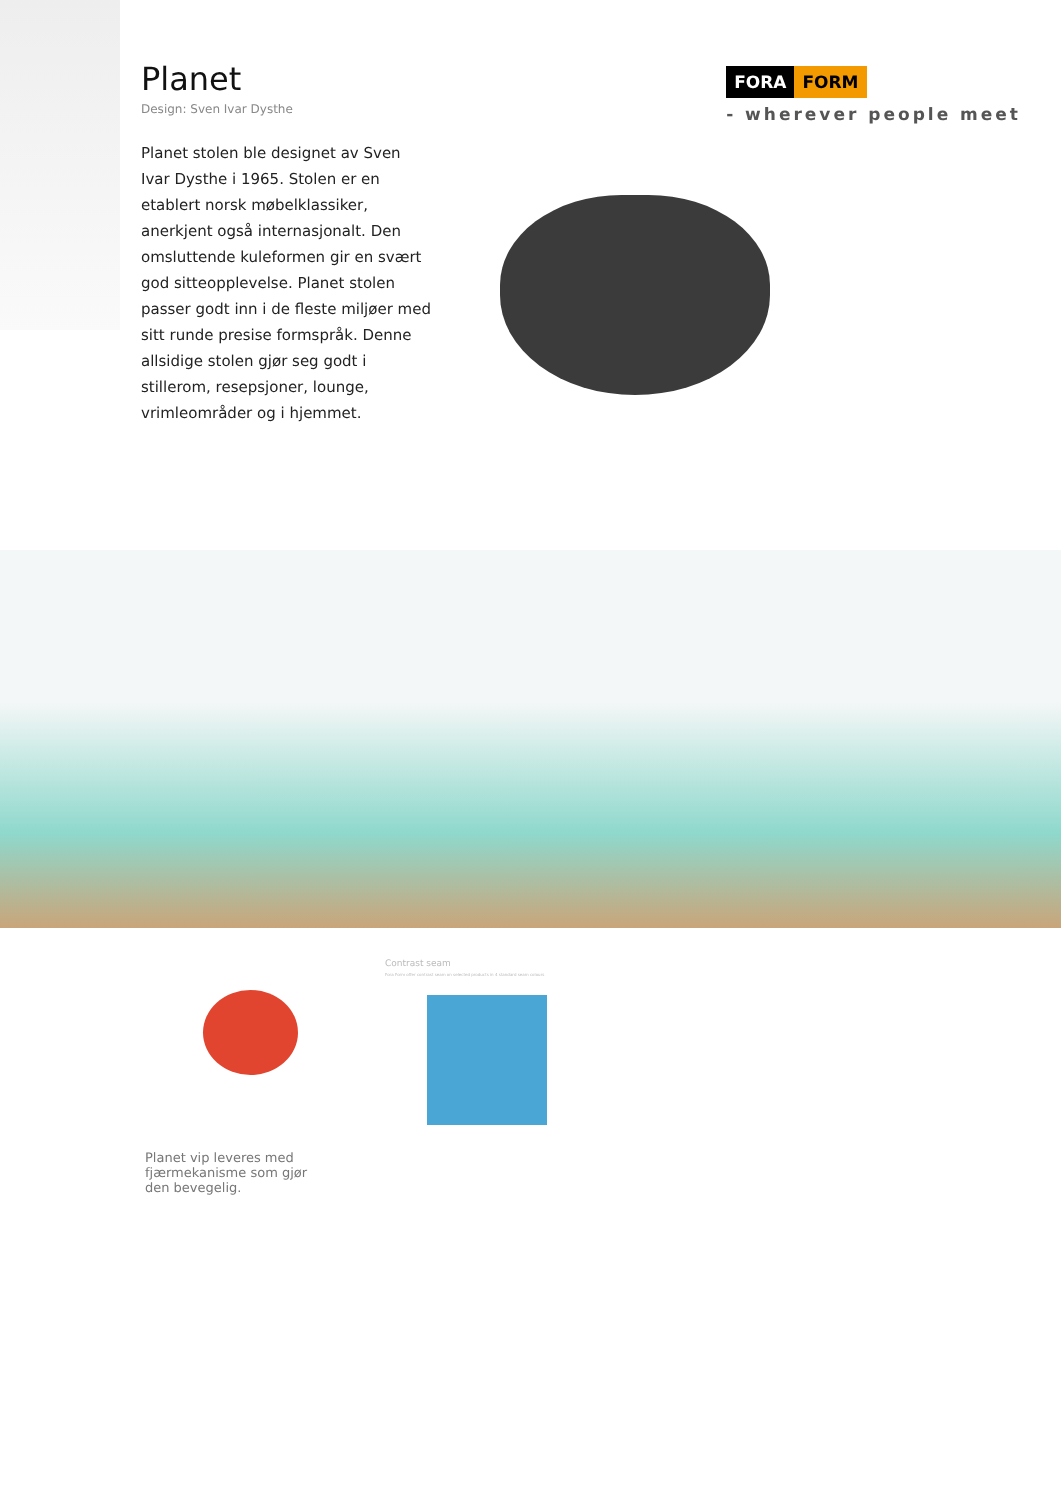Planet
Design: Sven Ivar Dysthe
FORA FORM
- wherever people meet
Planet stolen ble designet av Sven Ivar Dysthe i 1965. Stolen er en etablert norsk møbelklassiker, anerkjent også internasjonalt. Den omsluttende kuleformen gir en svært god sitteopplevelse. Planet stolen passer godt inn i de fleste miljøer med sitt runde presise formspråk. Denne allsidige stolen gjør seg godt i stillerom, resepsjoner, lounge, vrimleområder og i hjemmet.
Contrast seam
Fora Form offer contrast seam on selected products in 4 standard seam colours
Planet vip leveres med fjærmekanisme som gjør den bevegelig.